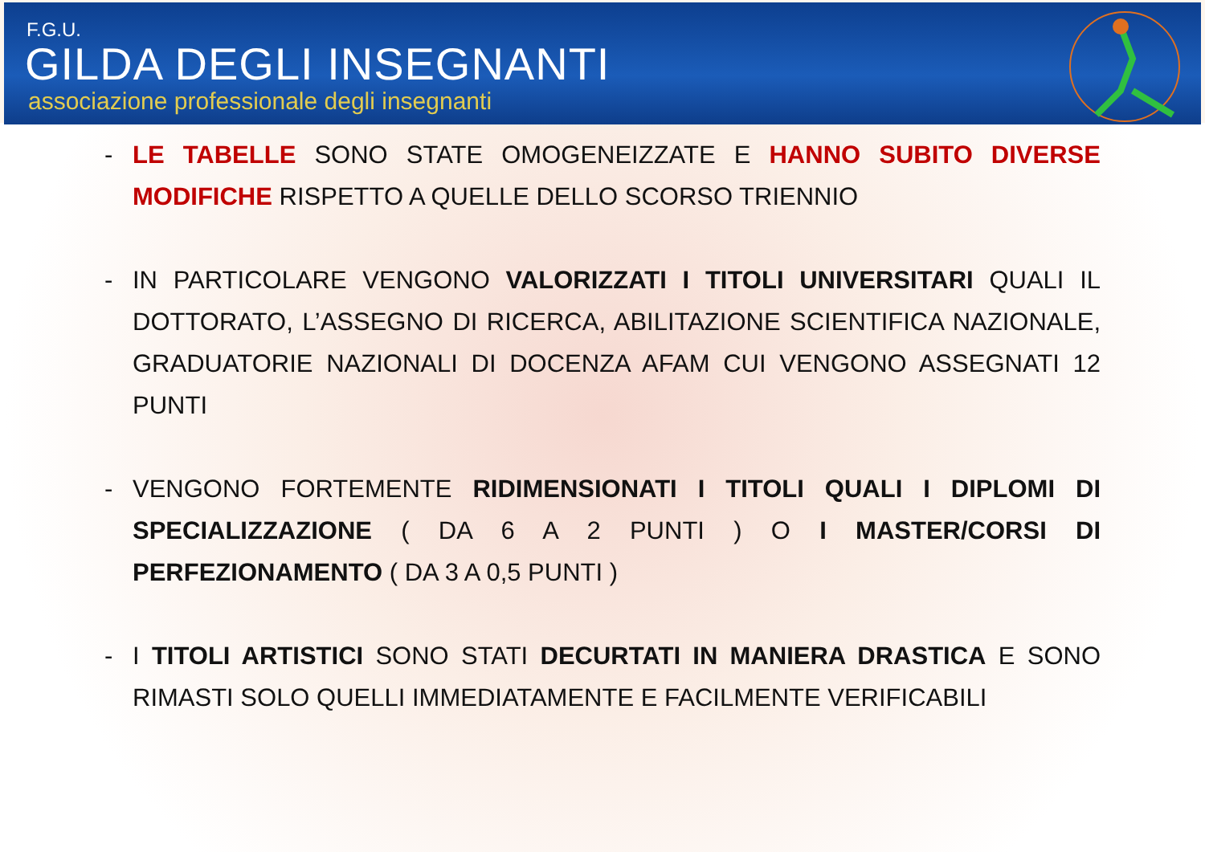F.G.U.
GILDA DEGLI INSEGNANTI
associazione professionale degli insegnanti
- LE TABELLE SONO STATE OMOGENEIZZATE E HANNO SUBITO DIVERSE MODIFICHE RISPETTO A QUELLE DELLO SCORSO TRIENNIO
- IN PARTICOLARE VENGONO VALORIZZATI I TITOLI UNIVERSITARI QUALI IL DOTTORATO, L’ASSEGNO DI RICERCA, ABILITAZIONE SCIENTIFICA NAZIONALE, GRADUATORIE NAZIONALI DI DOCENZA AFAM CUI VENGONO ASSEGNATI 12 PUNTI
- VENGONO FORTEMENTE RIDIMENSIONATI I TITOLI QUALI I DIPLOMI DI SPECIALIZZAZIONE ( DA 6 A 2 PUNTI ) O I MASTER/CORSI DI PERFEZIONAMENTO ( DA 3 A 0,5 PUNTI )
- I TITOLI ARTISTICI SONO STATI DECURTATI IN MANIERA DRASTICA E SONO RIMASTI SOLO QUELLI IMMEDIATAMENTE E FACILMENTE VERIFICABILI